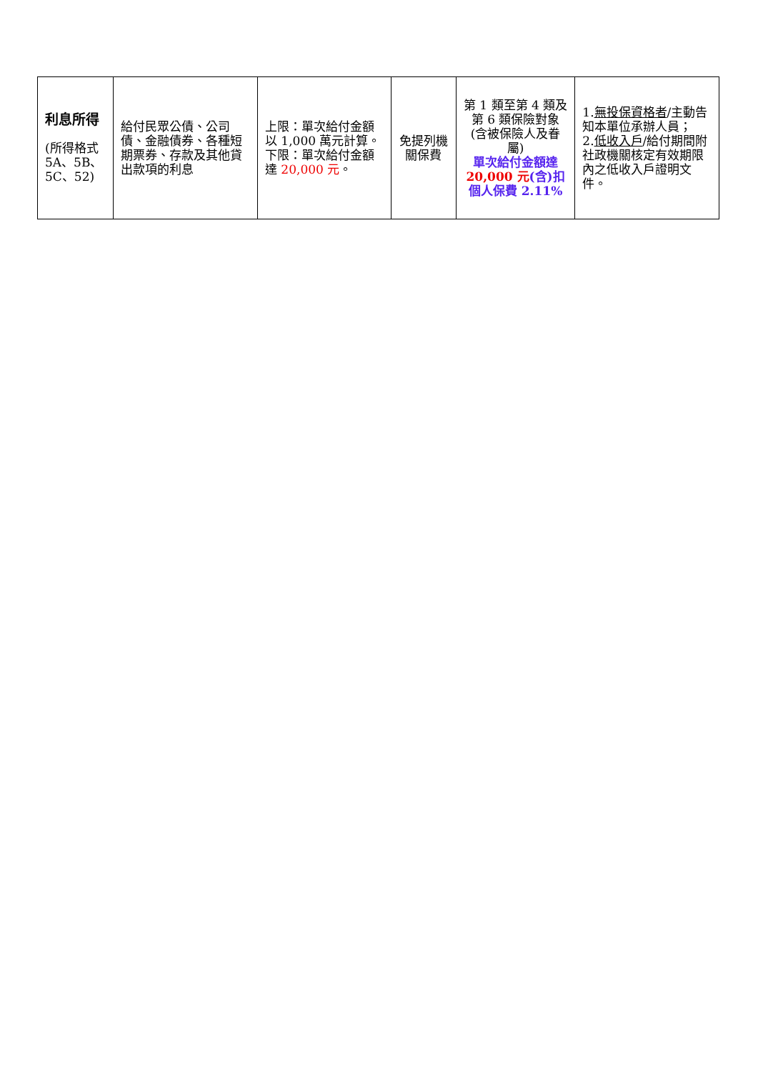| 利息所得 (所得格式 5A、5B、5C、52) | 給付民眾公債、公司債、金融債券、各種短期票券、存款及其他貸出款項的利息 | 上限：單次給付金額以 1,000 萬元計算。 下限：單次給付金額達 20,000 元 。 | 免提列機關保費 | 第 1 類至第 4 類及第 6 類保險對象(含被保險人及眷屬) 單次給付金額達 20,000 元 (含)扣個人保費 2.11% | 1. 無投保資格者 /主動告知本單位承辦人員； 2. 低收入戶 /給付期間附社政機關核定有效期限內之低收入戶證明文件。 |